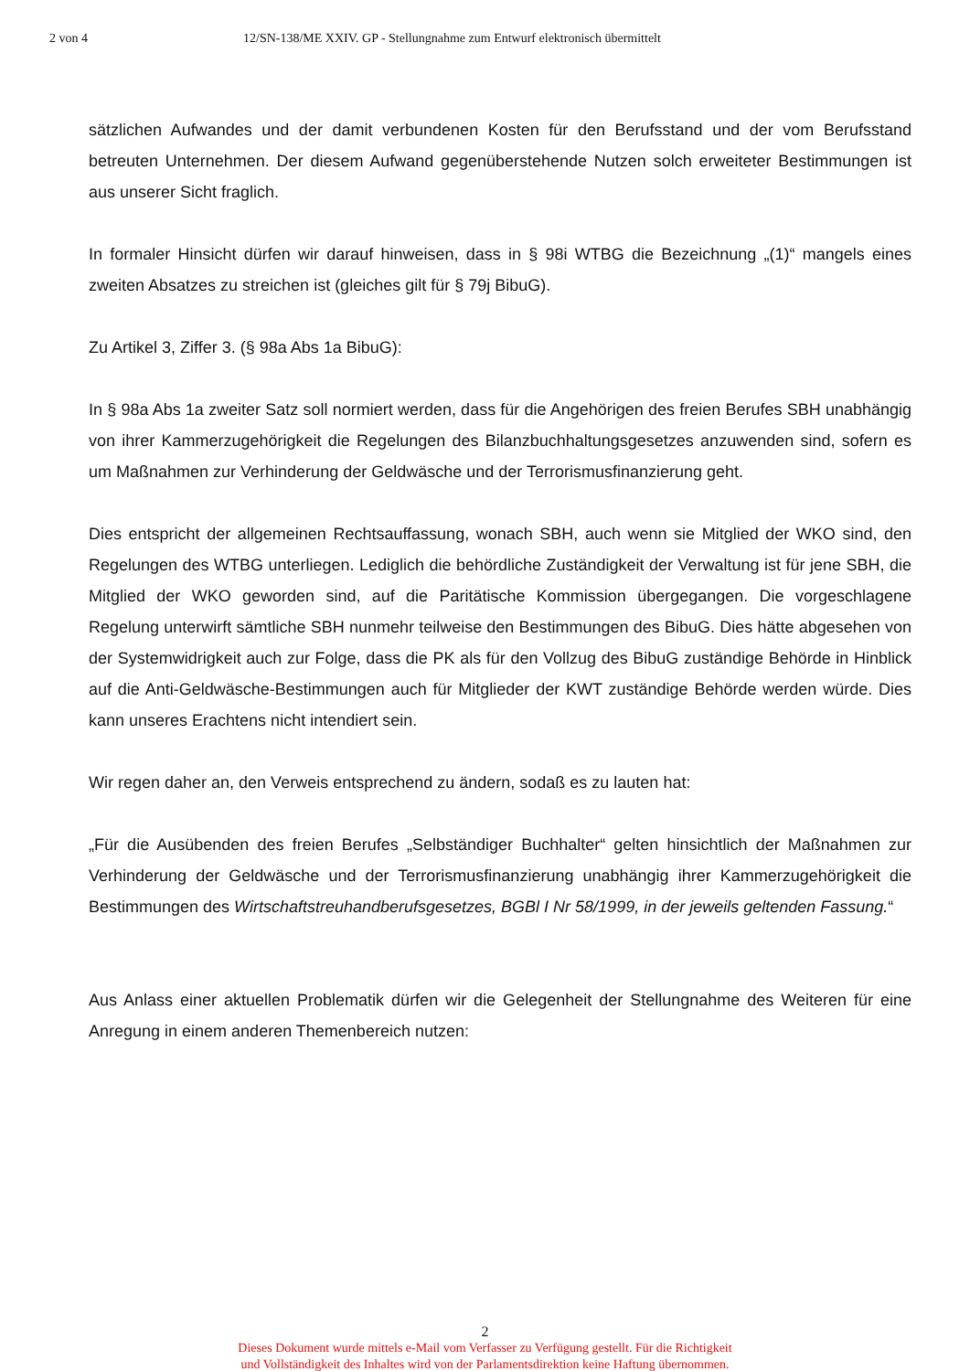2 von 4 12/SN-138/ME XXIV. GP - Stellungnahme zum Entwurf elektronisch übermittelt
sätzlichen Aufwandes und der damit verbundenen Kosten für den Berufsstand und der vom Berufsstand betreuten Unternehmen. Der diesem Aufwand gegenüberstehende Nutzen solch erweiteter Bestimmungen ist aus unserer Sicht fraglich.
In formaler Hinsicht dürfen wir darauf hinweisen, dass in § 98i WTBG die Bezeichnung „(1)“ mangels eines zweiten Absatzes zu streichen ist (gleiches gilt für § 79j BibuG).
Zu Artikel 3, Ziffer 3. (§ 98a Abs 1a BibuG):
In § 98a Abs 1a zweiter Satz soll normiert werden, dass für die Angehörigen des freien Berufes SBH unabhängig von ihrer Kammerzugehörigkeit die Regelungen des Bilanzbuchhaltungsgesetzes anzuwenden sind, sofern es um Maßnahmen zur Verhinderung der Geldwäsche und der Terrorismusfinanzierung geht.
Dies entspricht der allgemeinen Rechtsauffassung, wonach SBH, auch wenn sie Mitglied der WKO sind, den Regelungen des WTBG unterliegen. Lediglich die behördliche Zuständigkeit der Verwaltung ist für jene SBH, die Mitglied der WKO geworden sind, auf die Paritätische Kommission übergegangen. Die vorgeschlagene Regelung unterwirft sämtliche SBH nunmehr teilweise den Bestimmungen des BibuG. Dies hätte abgesehen von der Systemwidrigkeit auch zur Folge, dass die PK als für den Vollzug des BibuG zuständige Behörde in Hinblick auf die Anti-Geldwäsche-Bestimmungen auch für Mitglieder der KWT zuständige Behörde werden würde. Dies kann unseres Erachtens nicht intendiert sein.
Wir regen daher an, den Verweis entsprechend zu ändern, sodaß es zu lauten hat:
„Für die Ausübenden des freien Berufes „Selbständiger Buchhalter“ gelten hinsichtlich der Maßnahmen zur Verhinderung der Geldwäsche und der Terrorismusfinanzierung unabhängig ihrer Kammerzugehörigkeit die Bestimmungen des Wirtschaftstreuhandberufsgesetzes, BGBl I Nr 58/1999, in der jeweils geltenden Fassung.“
Aus Anlass einer aktuellen Problematik dürfen wir die Gelegenheit der Stellungnahme des Weiteren für eine Anregung in einem anderen Themenbereich nutzen:
2
Dieses Dokument wurde mittels e-Mail vom Verfasser zu Verfügung gestellt. Für die Richtigkeit
und Vollständigkeit des Inhaltes wird von der Parlamentsdirektion keine Haftung übernommen.